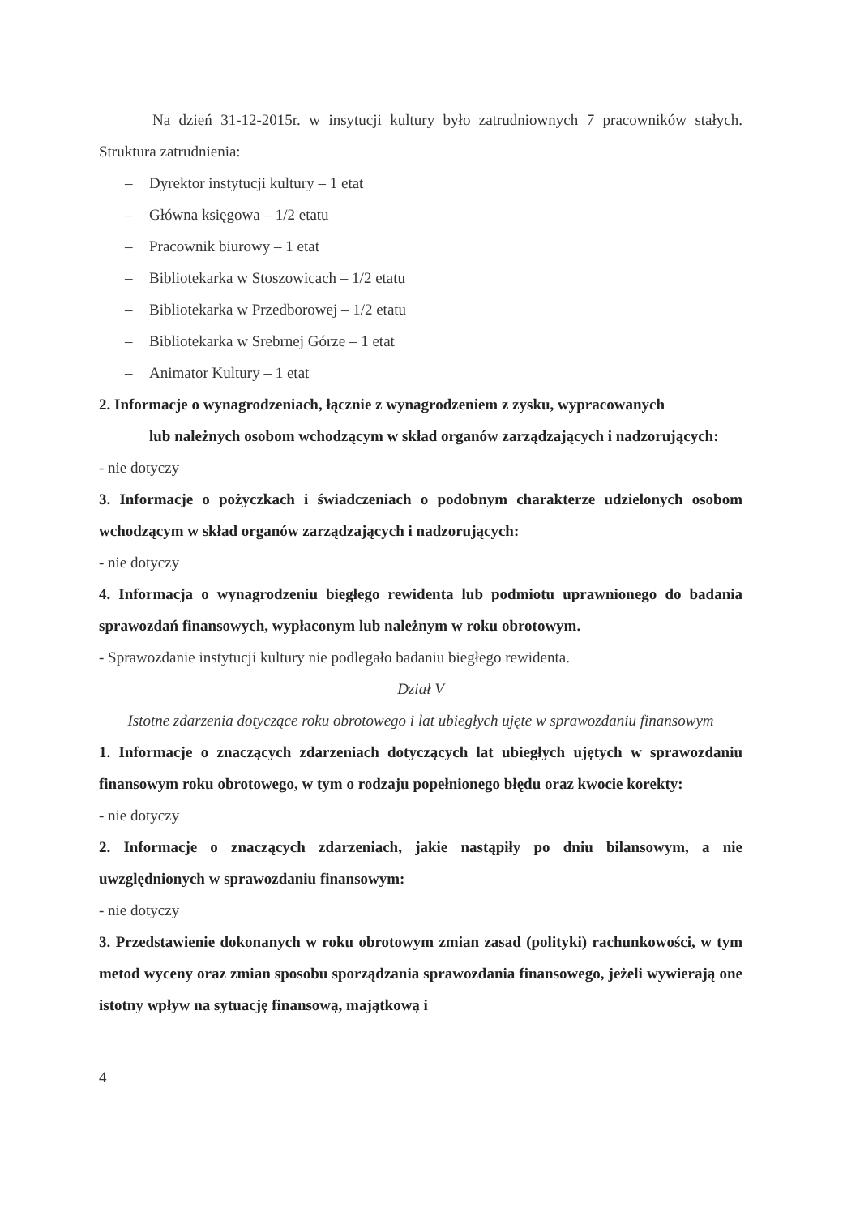Na dzień 31-12-2015r. w insytucji kultury było zatrudniownych 7 pracowników stałych. Struktura zatrudnienia:
– Dyrektor instytucji kultury – 1 etat
– Główna księgowa – 1/2 etatu
– Pracownik biurowy – 1 etat
– Bibliotekarka w Stoszowicach – 1/2 etatu
– Bibliotekarka w Przedborowej – 1/2 etatu
– Bibliotekarka w Srebrnej Górze – 1 etat
– Animator Kultury – 1 etat
2. Informacje o wynagrodzeniach, łącznie z wynagrodzeniem z zysku, wypracowanych
lub należnych osobom wchodzącym w skład organów zarządzających i nadzorujących:
- nie dotyczy
3. Informacje o pożyczkach i świadczeniach o podobnym charakterze udzielonych osobom wchodzącym w skład organów zarządzających i nadzorujących:
- nie dotyczy
4. Informacja o wynagrodzeniu biegłego rewidenta lub podmiotu uprawnionego do badania sprawozdań finansowych, wypłaconym lub należnym w roku obrotowym.
- Sprawozdanie instytucji kultury nie podlegało badaniu biegłego rewidenta.
Dział V
Istotne zdarzenia dotyczące roku obrotowego i lat ubiegłych ujęte w sprawozdaniu finansowym
1. Informacje o znaczących zdarzeniach dotyczących lat ubiegłych ujętych w sprawozdaniu finansowym roku obrotowego, w tym o rodzaju popełnionego błędu oraz kwocie korekty:
- nie dotyczy
2. Informacje o znaczących zdarzeniach, jakie nastąpiły po dniu bilansowym, a nie uwzględnionych w sprawozdaniu finansowym:
- nie dotyczy
3. Przedstawienie dokonanych w roku obrotowym zmian zasad (polityki) rachunkowości, w tym metod wyceny oraz zmian sposobu sporządzania sprawozdania finansowego, jeżeli wywierają one istotny wpływ na sytuację finansową, majątkową i
4